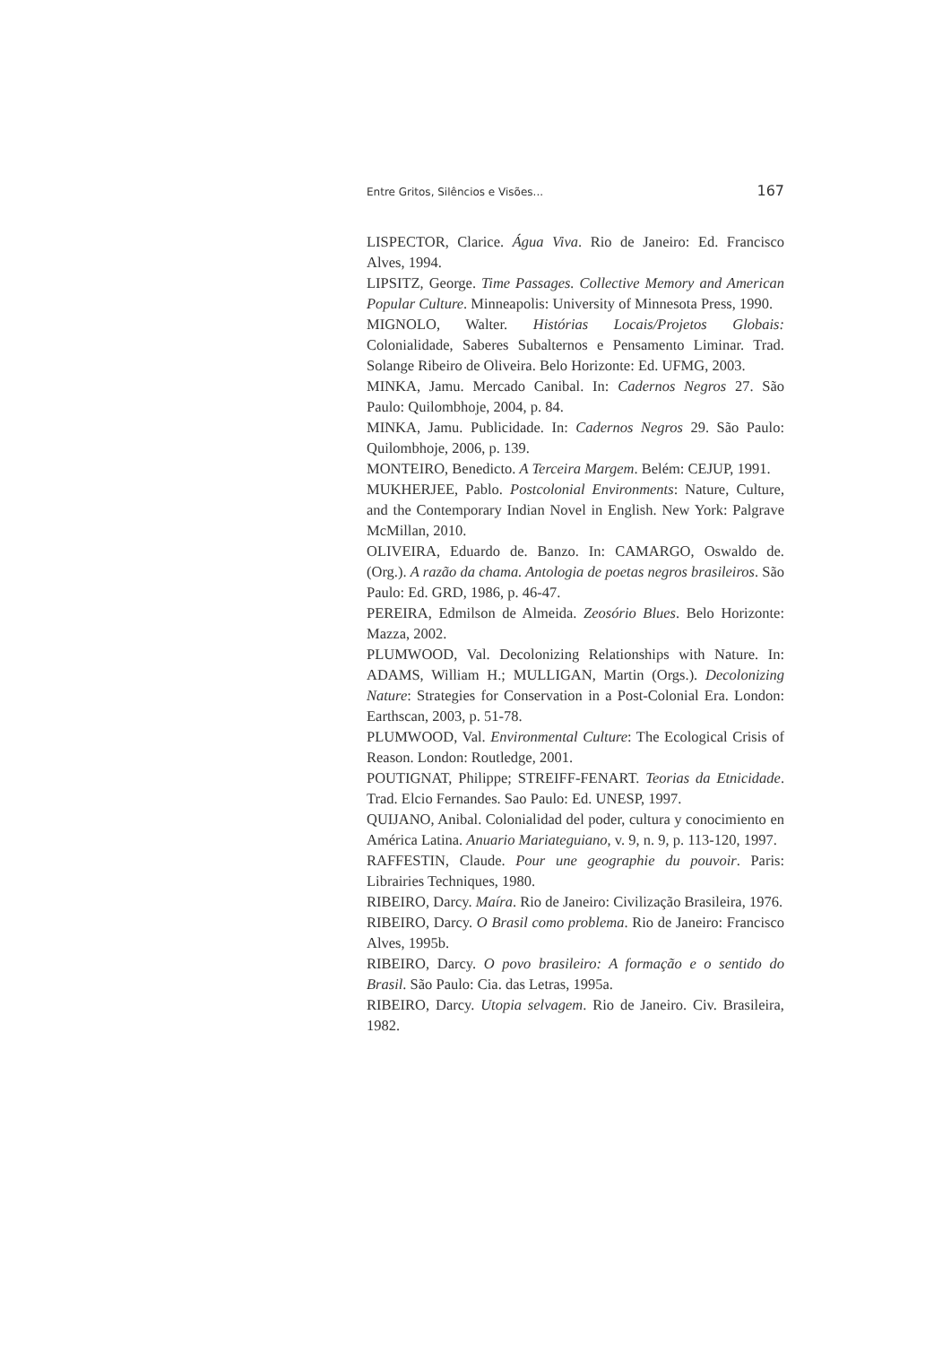Entre Gritos, Silêncios e Visões... 167
LISPECTOR, Clarice. Água Viva. Rio de Janeiro: Ed. Francisco Alves, 1994.
LIPSITZ, George. Time Passages. Collective Memory and American Popular Culture. Minneapolis: University of Minnesota Press, 1990.
MIGNOLO, Walter. Histórias Locais/Projetos Globais: Colonialidade, Saberes Subalternos e Pensamento Liminar. Trad. Solange Ribeiro de Oliveira. Belo Horizonte: Ed. UFMG, 2003.
MINKA, Jamu. Mercado Canibal. In: Cadernos Negros 27. São Paulo: Quilombhoje, 2004, p. 84.
MINKA, Jamu. Publicidade. In: Cadernos Negros 29. São Paulo: Quilombhoje, 2006, p. 139.
MONTEIRO, Benedicto. A Terceira Margem. Belém: CEJUP, 1991.
MUKHERJEE, Pablo. Postcolonial Environments: Nature, Culture, and the Contemporary Indian Novel in English. New York: Palgrave McMillan, 2010.
OLIVEIRA, Eduardo de. Banzo. In: CAMARGO, Oswaldo de. (Org.). A razão da chama. Antologia de poetas negros brasileiros. São Paulo: Ed. GRD, 1986, p. 46-47.
PEREIRA, Edmilson de Almeida. Zeosório Blues. Belo Horizonte: Mazza, 2002.
PLUMWOOD, Val. Decolonizing Relationships with Nature. In: ADAMS, William H.; MULLIGAN, Martin (Orgs.). Decolonizing Nature: Strategies for Conservation in a Post-Colonial Era. London: Earthscan, 2003, p. 51-78.
PLUMWOOD, Val. Environmental Culture: The Ecological Crisis of Reason. London: Routledge, 2001.
POUTIGNAT, Philippe; STREIFF-FENART. Teorias da Etnicidade. Trad. Elcio Fernandes. Sao Paulo: Ed. UNESP, 1997.
QUIJANO, Anibal. Colonialidad del poder, cultura y conocimiento en América Latina. Anuario Mariateguiano, v. 9, n. 9, p. 113-120, 1997.
RAFFESTIN, Claude. Pour une geographie du pouvoir. Paris: Librairies Techniques, 1980.
RIBEIRO, Darcy. Maíra. Rio de Janeiro: Civilização Brasileira, 1976.
RIBEIRO, Darcy. O Brasil como problema. Rio de Janeiro: Francisco Alves, 1995b.
RIBEIRO, Darcy. O povo brasileiro: A formação e o sentido do Brasil. São Paulo: Cia. das Letras, 1995a.
RIBEIRO, Darcy. Utopia selvagem. Rio de Janeiro. Civ. Brasileira, 1982.